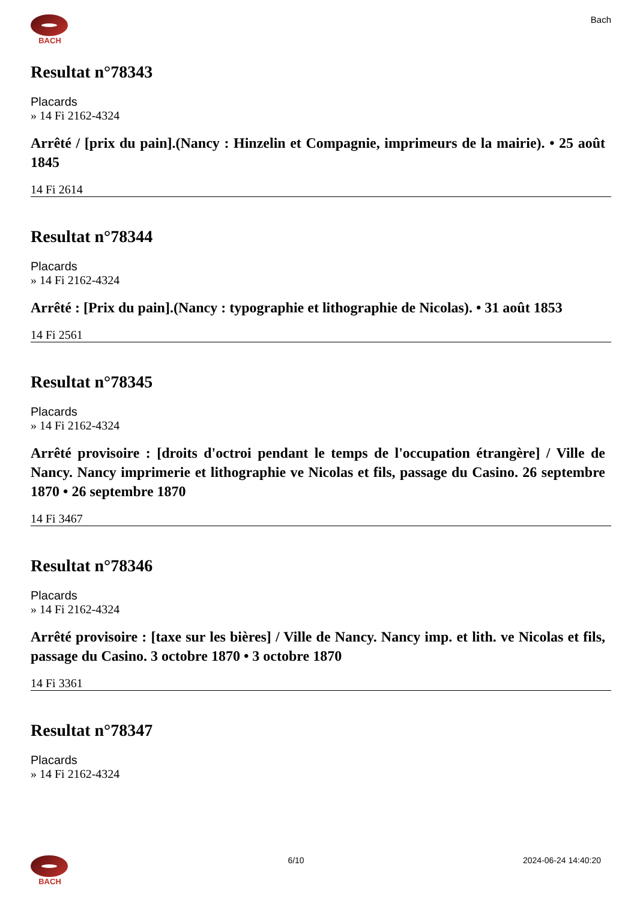BACH
Bach
Resultat n°78343
Placards
» 14 Fi 2162-4324
Arrêté / [prix du pain].(Nancy : Hinzelin et Compagnie, imprimeurs de la mairie). • 25 août 1845
14 Fi 2614
Resultat n°78344
Placards
» 14 Fi 2162-4324
Arrêté : [Prix du pain].(Nancy : typographie et lithographie de Nicolas). • 31 août 1853
14 Fi 2561
Resultat n°78345
Placards
» 14 Fi 2162-4324
Arrêté provisoire : [droits d'octroi pendant le temps de l'occupation étrangère] / Ville de Nancy. Nancy imprimerie et lithographie ve Nicolas et fils, passage du Casino. 26 septembre 1870 • 26 septembre 1870
14 Fi 3467
Resultat n°78346
Placards
» 14 Fi 2162-4324
Arrêté provisoire : [taxe sur les bières] / Ville de Nancy. Nancy imp. et lith. ve Nicolas et fils, passage du Casino. 3 octobre 1870 • 3 octobre 1870
14 Fi 3361
Resultat n°78347
Placards
» 14 Fi 2162-4324
BACH 6/10 2024-06-24 14:40:20